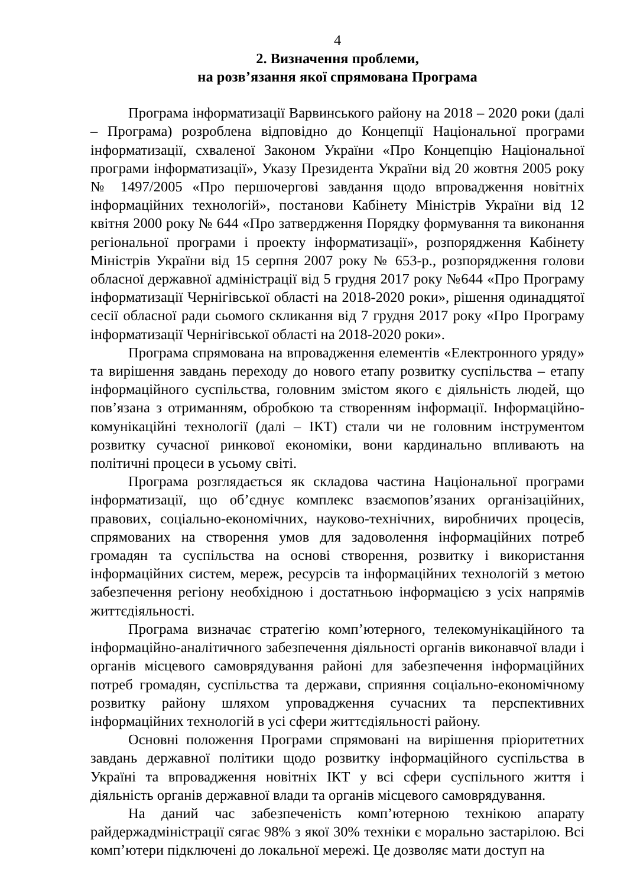4
2. Визначення проблеми,
на розв’язання якої спрямована Програма
Програма інформатизації Варвинського району на 2018 – 2020 роки (далі – Програма) розроблена відповідно до Концепції Національної програми інформатизації, схваленої Законом України «Про Концепцію Національної програми інформатизації», Указу Президента України від 20 жовтня 2005 року № 1497/2005 «Про першочергові завдання щодо впровадження новітніх інформаційних технологій», постанови Кабінету Міністрів України від 12 квітня 2000 року № 644 «Про затвердження Порядку формування та виконання регіональної програми і проекту інформатизації», розпорядження Кабінету Міністрів України від 15 серпня 2007 року № 653-р., розпорядження голови обласної державної адміністрації від 5 грудня 2017 року №644 «Про Програму інформатизації Чернігівської області на 2018-2020 роки», рішення одинадцятої сесії обласної ради сьомого скликання від 7 грудня 2017 року «Про Програму інформатизації Чернігівської області на 2018-2020 роки».
Програма спрямована на впровадження елементів «Електронного уряду» та вирішення завдань переходу до нового етапу розвитку суспільства – етапу інформаційного суспільства, головним змістом якого є діяльність людей, що пов’язана з отриманням, обробкою та створенням інформації. Інформаційно-комунікаційні технології (далі – ІКТ) стали чи не головним інструментом розвитку сучасної ринкової економіки, вони кардинально впливають на політичні процеси в усьому світі.
Програма розглядається як складова частина Національної програми інформатизації, що об’єднує комплекс взаємопов’язаних організаційних, правових, соціально-економічних, науково-технічних, виробничих процесів, спрямованих на створення умов для задоволення інформаційних потреб громадян та суспільства на основі створення, розвитку і використання інформаційних систем, мереж, ресурсів та інформаційних технологій з метою забезпечення регіону необхідною і достатньою інформацією з усіх напрямів життєдіяльності.
Програма визначає стратегію комп’ютерного, телекомунікаційного та інформаційно-аналітичного забезпечення діяльності органів виконавчої влади і органів місцевого самоврядування районі для забезпечення інформаційних потреб громадян, суспільства та держави, сприяння соціально-економічному розвитку району шляхом упровадження сучасних та перспективних інформаційних технологій в усі сфери життєдіяльності району.
Основні положення Програми спрямовані на вирішення пріоритетних завдань державної політики щодо розвитку інформаційного суспільства в Україні та впровадження новітніх ІКТ у всі сфери суспільного життя і діяльність органів державної влади та органів місцевого самоврядування.
На даний час забезпеченість комп’ютерною технікою апарату райдержадміністрації сягає 98% з якої 30% техніки є морально застарілою. Всі комп’ютери підключені до локальної мережі. Це дозволяє мати доступ на